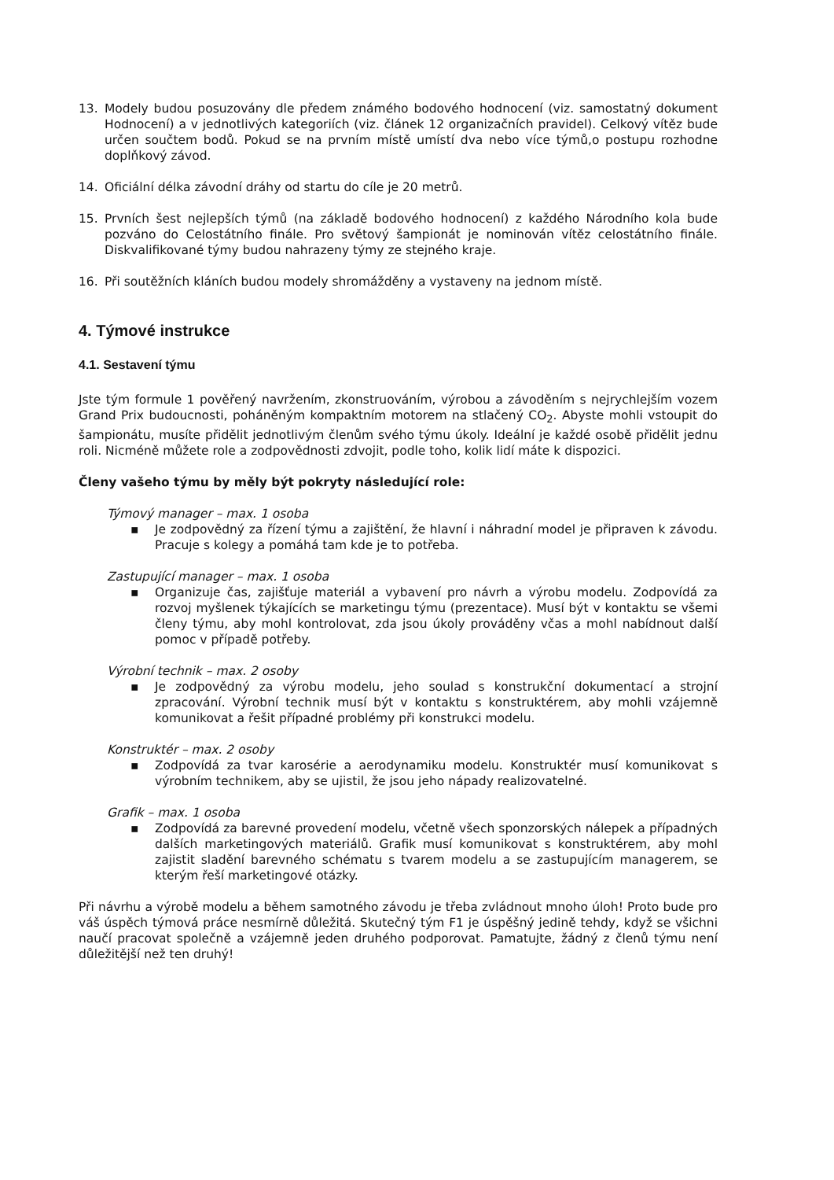13. Modely budou posuzovány dle předem známého bodového hodnocení (viz. samostatný dokument Hodnocení) a v jednotlivých kategoriích (viz. článek 12 organizačních pravidel). Celkový vítěz bude určen součtem bodů. Pokud se na prvním místě umístí dva nebo více týmů,o postupu rozhodne doplňkový závod.
14. Oficiální délka závodní dráhy od startu do cíle je 20 metrů.
15. Prvních šest nejlepších týmů (na základě bodového hodnocení) z každého Národního kola bude pozváno do Celostátního finále. Pro světový šampionát je nominován vítěz celostátního finále. Diskvalifikované týmy budou nahrazeny týmy ze stejného kraje.
16. Při soutěžních kláních budou modely shromážděny a vystaveny na jednom místě.
4. Týmové instrukce
4.1. Sestavení týmu
Jste tým formule 1 pověřený navržením, zkonstruováním, výrobou a závoděním s nejrychlejším vozem Grand Prix budoucnosti, poháněným kompaktním motorem na stlačený CO<sub>2</sub>. Abyste mohli vstoupit do šampionátu, musíte přidělit jednotlivým členům svého týmu úkoly. Ideální je každé osobě přidělit jednu roli. Nicméně můžete role a zodpovědnosti zdvojit, podle toho, kolik lidí máte k dispozici.
Členy vašeho týmu by měly být pokryty následující role:
Týmový manager – max. 1 osoba
▪ Je zodpovědný za řízení týmu a zajištění, že hlavní i náhradní model je připraven k závodu. Pracuje s kolegy a pomáhá tam kde je to potřeba.
Zastupující manager – max. 1 osoba
▪ Organizuje čas, zajišťuje materiál a vybavení pro návrh a výrobu modelu. Zodpovídá za rozvoj myšlenek týkajících se marketingu týmu (prezentace). Musí být v kontaktu se všemi členy týmu, aby mohl kontrolovat, zda jsou úkoly prováděny včas a mohl nabídnout další pomoc v případě potřeby.
Výrobní technik – max. 2 osoby
▪ Je zodpovědný za výrobu modelu, jeho soulad s konstrukční dokumentací a strojní zpracování. Výrobní technik musí být v kontaktu s konstruktérem, aby mohli vzájemně komunikovat a řešit případné problémy při konstrukci modelu.
Konstruktér – max. 2 osoby
▪ Zodpovídá za tvar karosérie a aerodynamiku modelu. Konstruktér musí komunikovat s výrobním technikem, aby se ujistil, že jsou jeho nápady realizovatelné.
Grafik – max. 1 osoba
▪ Zodpovídá za barevné provedení modelu, včetně všech sponzorských nálepek a případných dalších marketingových materiálů. Grafik musí komunikovat s konstruktérem, aby mohl zajistit sladění barevného schématu s tvarem modelu a se zastupujícím managerem, se kterým řeší marketingové otázky.
Při návrhu a výrobě modelu a během samotného závodu je třeba zvládnout mnoho úloh! Proto bude pro váš úspěch týmová práce nesmírně důležitá. Skutečný tým F1 je úspěšný jedině tehdy, když se všichni naučí pracovat společně a vzájemně jeden druhého podporovat. Pamatujte, žádný z členů týmu není důležitější než ten druhý!